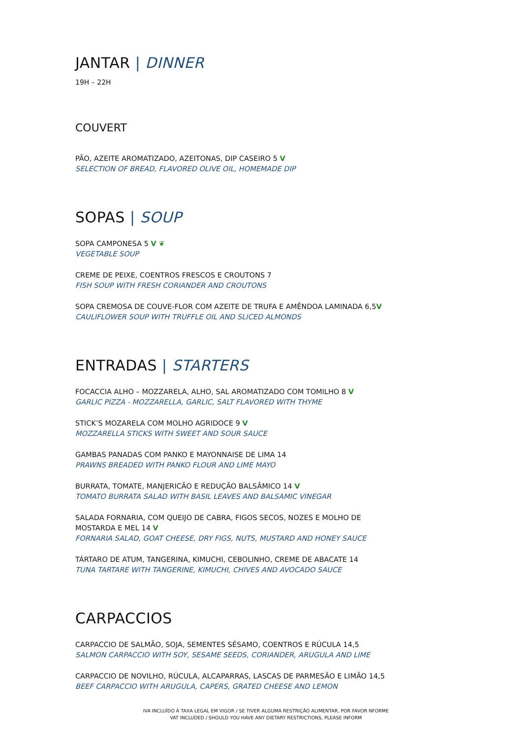JANTAR | DINNER
19H – 22H
COUVERT
PÃO, AZEITE AROMATIZADO, AZEITONAS, DIP CASEIRO 5 V
SELECTION OF BREAD, FLAVORED OLIVE OIL, HOMEMADE DIP
SOPAS | SOUP
SOPA CAMPONESA 5 V ❦
VEGETABLE SOUP
CREME DE PEIXE, COENTROS FRESCOS E CROUTONS 7
FISH SOUP WITH FRESH CORIANDER AND CROUTONS
SOPA CREMOSA DE COUVE-FLOR COM AZEITE DE TRUFA E AMÊNDOA LAMINADA 6,5V
CAULIFLOWER SOUP WITH TRUFFLE OIL AND SLICED ALMONDS
ENTRADAS | STARTERS
FOCACCIA ALHO – MOZZARELA, ALHO, SAL AROMATIZADO COM TOMILHO 8 V
GARLIC PIZZA - MOZZARELLA, GARLIC, SALT FLAVORED WITH THYME
STICK’S MOZARELA COM MOLHO AGRIDOCE 9 V
MOZZARELLA STICKS WITH SWEET AND SOUR SAUCE
GAMBAS PANADAS COM PANKO E MAYONNAISE DE LIMA 14
PRAWNS BREADED WITH PANKO FLOUR AND LIME MAYO
BURRATA, TOMATE, MANJERICÃO E REDUÇÃO BALSÂMICO 14 V
TOMATO BURRATA SALAD WITH BASIL LEAVES AND BALSAMIC VINEGAR
SALADA FORNARIA, COM QUEIJO DE CABRA, FIGOS SECOS, NOZES E MOLHO DE
MOSTARDA E MEL 14 V
FORNARIA SALAD, GOAT CHEESE, DRY FIGS, NUTS, MUSTARD AND HONEY SAUCE
TÁRTARO DE ATUM, TANGERINA, KIMUCHI, CEBOLINHO, CREME DE ABACATE 14
TUNA TARTARE WITH TANGERINE, KIMUCHI, CHIVES AND AVOCADO SAUCE
CARPACCIOS
CARPACCIO DE SALMÃO, SOJA, SEMENTES SÉSAMO, COENTROS E RÚCULA 14,5
SALMON CARPACCIO WITH SOY, SESAME SEEDS, CORIANDER, ARUGULA AND LIME
CARPACCIO DE NOVILHO, RÚCULA, ALCAPARRAS, LASCAS DE PARMESÃO E LIMÃO 14,5
BEEF CARPACCIO WITH ARUGULA, CAPERS, GRATED CHEESE AND LEMON
IVA INCLUÍDO À TAXA LEGAL EM VIGOR / SE TIVER ALGUMA RESTRIÇÃO ALIMENTAR, POR FAVOR NFORME
VAT INCLUDED / SHOULD YOU HAVE ANY DIETARY RESTRICTIONS, PLEASE INFORM